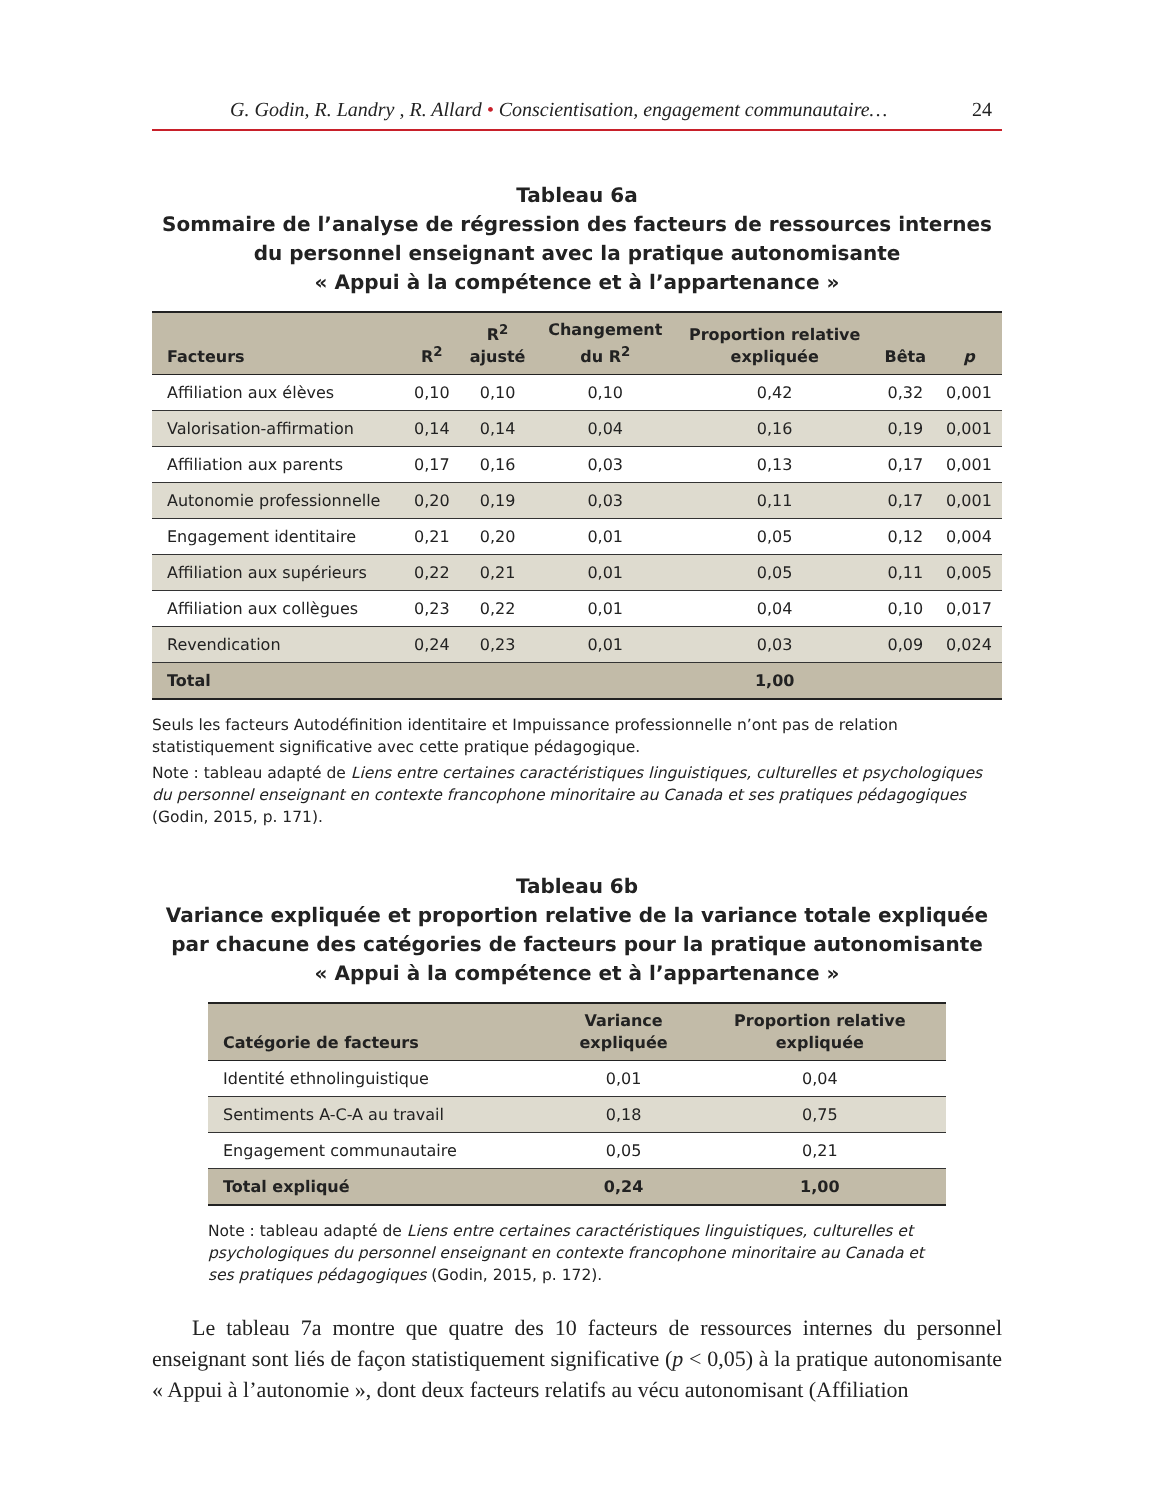G. Godin, R. Landry , R. Allard • Conscientisation, engagement communautaire… 24
Tableau 6a
Sommaire de l’analyse de régression des facteurs de ressources internes
du personnel enseignant avec la pratique autonomisante
« Appui à la compétence et à l’appartenance »
| Facteurs | R<sup>2</sup> | R<sup>2</sup> ajusté | Changement du R<sup>2</sup> | Proportion relative expliquée | Bêta | p |
| --- | --- | --- | --- | --- | --- | --- |
| Affiliation aux élèves | 0,10 | 0,10 | 0,10 | 0,42 | 0,32 | 0,001 |
| Valorisation-affirmation | 0,14 | 0,14 | 0,04 | 0,16 | 0,19 | 0,001 |
| Affiliation aux parents | 0,17 | 0,16 | 0,03 | 0,13 | 0,17 | 0,001 |
| Autonomie professionnelle | 0,20 | 0,19 | 0,03 | 0,11 | 0,17 | 0,001 |
| Engagement identitaire | 0,21 | 0,20 | 0,01 | 0,05 | 0,12 | 0,004 |
| Affiliation aux supérieurs | 0,22 | 0,21 | 0,01 | 0,05 | 0,11 | 0,005 |
| Affiliation aux collègues | 0,23 | 0,22 | 0,01 | 0,04 | 0,10 | 0,017 |
| Revendication | 0,24 | 0,23 | 0,01 | 0,03 | 0,09 | 0,024 |
| Total | | | | 1,00 | | |
Seuls les facteurs Autodéfinition identitaire et Impuissance professionnelle n’ont pas de relation statistiquement significative avec cette pratique pédagogique.
Note : tableau adapté de Liens entre certaines caractéristiques linguistiques, culturelles et psychologiques du personnel enseignant en contexte francophone minoritaire au Canada et ses pratiques pédagogiques (Godin, 2015, p. 171).
Tableau 6b
Variance expliquée et proportion relative de la variance totale expliquée
par chacune des catégories de facteurs pour la pratique autonomisante
« Appui à la compétence et à l’appartenance »
| Catégorie de facteurs | Variance expliquée | Proportion relative expliquée |
| --- | --- | --- |
| Identité ethnolinguistique | 0,01 | 0,04 |
| Sentiments A-C-A au travail | 0,18 | 0,75 |
| Engagement communautaire | 0,05 | 0,21 |
| Total expliqué | 0,24 | 1,00 |
Note : tableau adapté de Liens entre certaines caractéristiques linguistiques, culturelles et psychologiques du personnel enseignant en contexte francophone minoritaire au Canada et ses pratiques pédagogiques (Godin, 2015, p. 172).
Le tableau 7a montre que quatre des 10 facteurs de ressources internes du personnel enseignant sont liés de façon statistiquement significative (p < 0,05) à la pratique autonomisante « Appui à l’autonomie », dont deux facteurs relatifs au vécu autonomisant (Affiliation